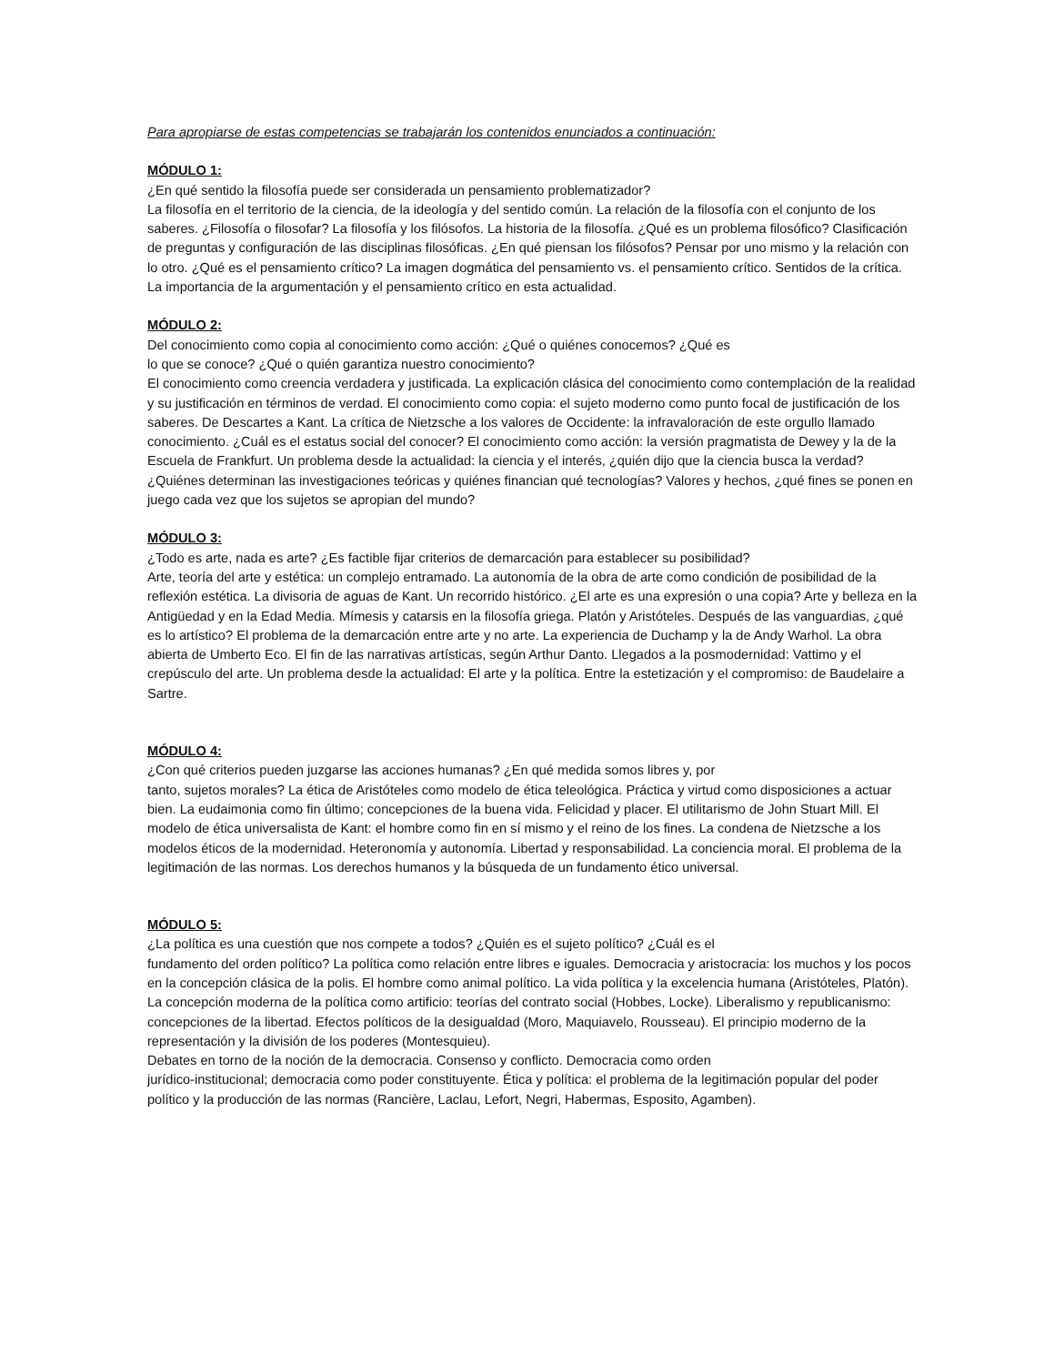Para apropiarse de estas competencias se trabajarán los contenidos enunciados a continuación:
MÓDULO 1:
¿En qué sentido la filosofía puede ser considerada un pensamiento problematizador?
La filosofía en el territorio de la ciencia, de la ideología y del sentido común. La relación de la filosofía con el conjunto de los saberes. ¿Filosofía o filosofar? La filosofía y los filósofos. La historia de la filosofía. ¿Qué es un problema filosófico? Clasificación de preguntas y configuración de las disciplinas filosóficas. ¿En qué piensan los filósofos? Pensar por uno mismo y la relación con lo otro. ¿Qué es el pensamiento crítico? La imagen dogmática del pensamiento vs. el pensamiento crítico. Sentidos de la crítica. La importancia de la argumentación y el pensamiento crítico en esta actualidad.
MÓDULO 2:
Del conocimiento como copia al conocimiento como acción: ¿Qué o quiénes conocemos? ¿Qué es
lo que se conoce? ¿Qué o quién garantiza nuestro conocimiento?
El conocimiento como creencia verdadera y justificada. La explicación clásica del conocimiento como contemplación de la realidad y su justificación en términos de verdad. El conocimiento como copia: el sujeto moderno como punto focal de justificación de los saberes. De Descartes a Kant. La crítica de Nietzsche a los valores de Occidente: la infravaloración de este orgullo llamado conocimiento. ¿Cuál es el estatus social del conocer? El conocimiento como acción: la versión pragmatista de Dewey y la de la Escuela de Frankfurt. Un problema desde la actualidad: la ciencia y el interés, ¿quién dijo que la ciencia busca la verdad?¿Quiénes determinan las investigaciones teóricas y quiénes financian qué tecnologías? Valores y hechos, ¿qué fines se ponen en juego cada vez que los sujetos se apropian del mundo?
MÓDULO 3:
¿Todo es arte, nada es arte? ¿Es factible fijar criterios de demarcación para establecer su posibilidad?
Arte, teoría del arte y estética: un complejo entramado. La autonomía de la obra de arte como condición de posibilidad de la reflexión estética. La divisoria de aguas de Kant. Un recorrido histórico. ¿El arte es una expresión o una copia? Arte y belleza en la Antigüedad y en la Edad Media. Mímesis y catarsis en la filosofía griega. Platón y Aristóteles. Después de las vanguardias, ¿qué es lo artístico? El problema de la demarcación entre arte y no arte. La experiencia de Duchamp y la de Andy Warhol. La obra abierta de Umberto Eco. El fin de las narrativas artísticas, según Arthur Danto. Llegados a la posmodernidad: Vattimo y el crepúsculo del arte. Un problema desde la actualidad: El arte y la política. Entre la estetización y el compromiso: de Baudelaire a Sartre.
MÓDULO 4:
¿Con qué criterios pueden juzgarse las acciones humanas? ¿En qué medida somos libres y, por
tanto, sujetos morales? La ética de Aristóteles como modelo de ética teleológica. Práctica y virtud como disposiciones a actuar bien. La eudaimonia como fin último; concepciones de la buena vida. Felicidad y placer. El utilitarismo de John Stuart Mill. El modelo de ética universalista de Kant: el hombre como fin en sí mismo y el reino de los fines. La condena de Nietzsche a los modelos éticos de la modernidad. Heteronomía y autonomía. Libertad y responsabilidad. La conciencia moral. El problema de la legitimación de las normas. Los derechos humanos y la búsqueda de un fundamento ético universal.
MÓDULO 5:
¿La política es una cuestión que nos compete a todos? ¿Quién es el sujeto político? ¿Cuál es el
fundamento del orden político? La política como relación entre libres e iguales. Democracia y aristocracia: los muchos y los pocos en la concepción clásica de la polis. El hombre como animal político. La vida política y la excelencia humana (Aristóteles, Platón). La concepción moderna de la política como artificio: teorías del contrato social (Hobbes, Locke). Liberalismo y republicanismo: concepciones de la libertad. Efectos políticos de la desigualdad (Moro, Maquiavelo, Rousseau). El principio moderno de la representación y la división de los poderes (Montesquieu).
Debates en torno de la noción de la democracia. Consenso y conflicto. Democracia como orden
jurídico-institucional; democracia como poder constituyente. Ética y política: el problema de la legitimación popular del poder político y la producción de las normas (Rancière, Laclau, Lefort, Negri, Habermas, Esposito, Agamben).